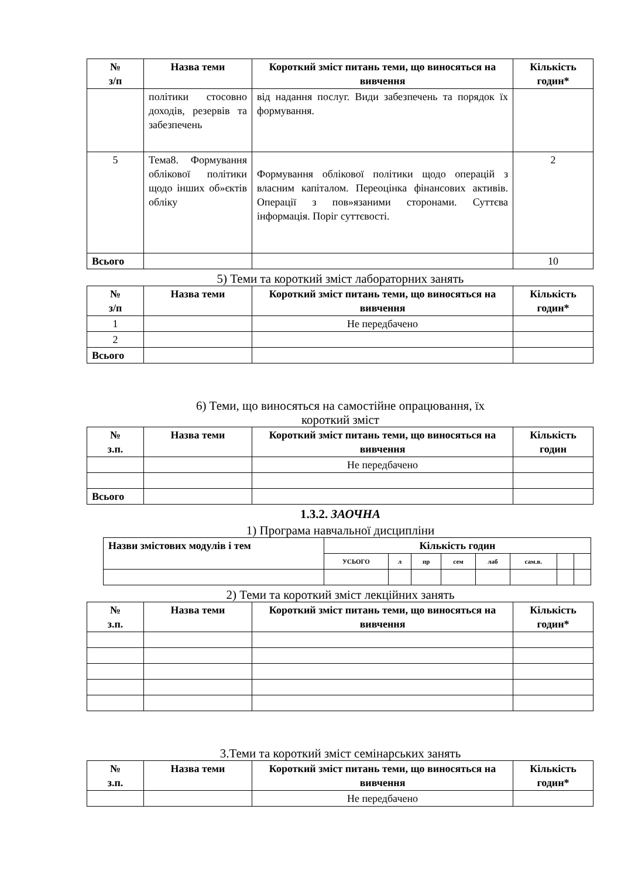| № з/п | Назва теми | Короткий зміст питань теми, що виносяться на вивчення | Кількість годин* |
| --- | --- | --- | --- |
| | політики стосовно доходів, резервів та забезпечень | від надання послуг. Види забезпечень та порядок їх формування. | |
| 5 | Тема8. Формування облікової політики щодо інших об»єктів обліку | Формування облікової політики щодо операцій з власним капіталом. Переоцінка фінансових активів. Операції з пов»язаними сторонами. Суттєва інформація. Поріг суттєвості. | 2 |
| Всього | | | 10 |
5) Теми та короткий зміст лабораторних занять
| № з/п | Назва теми | Короткий зміст питань теми, що виносяться на вивчення | Кількість годин* |
| --- | --- | --- | --- |
| 1 | | Не передбачено | |
| 2 | | | |
| Всього | | | |
6) Теми, що виносяться на самостійне опрацювання, їх
короткий зміст
| № з.п. | Назва теми | Короткий зміст питань теми, що виносяться на вивчення | Кількість годин |
| --- | --- | --- | --- |
| | | Не передбачено | |
| Всього | | | |
1.3.2. ЗАОЧНА
1) Програма навчальної дисципліни
| Назви змістових модулів і тем | Кількість годин | | | | | | | |
| --- | --- | --- | --- | --- | --- | --- | --- | --- |
| | УСЬОГО | л | пр | сем | лаб | сам.в. | | |
2) Теми та короткий зміст лекційних занять
| № з.п. | Назва теми | Короткий зміст питань теми, що виносяться на вивчення | Кількість годин* |
| --- | --- | --- | --- |
3.Теми та короткий зміст семінарських занять
| № з.п. | Назва теми | Короткий зміст питань теми, що виносяться на вивчення | Кількість годин* |
| --- | --- | --- | --- |
| | | Не передбачено | |